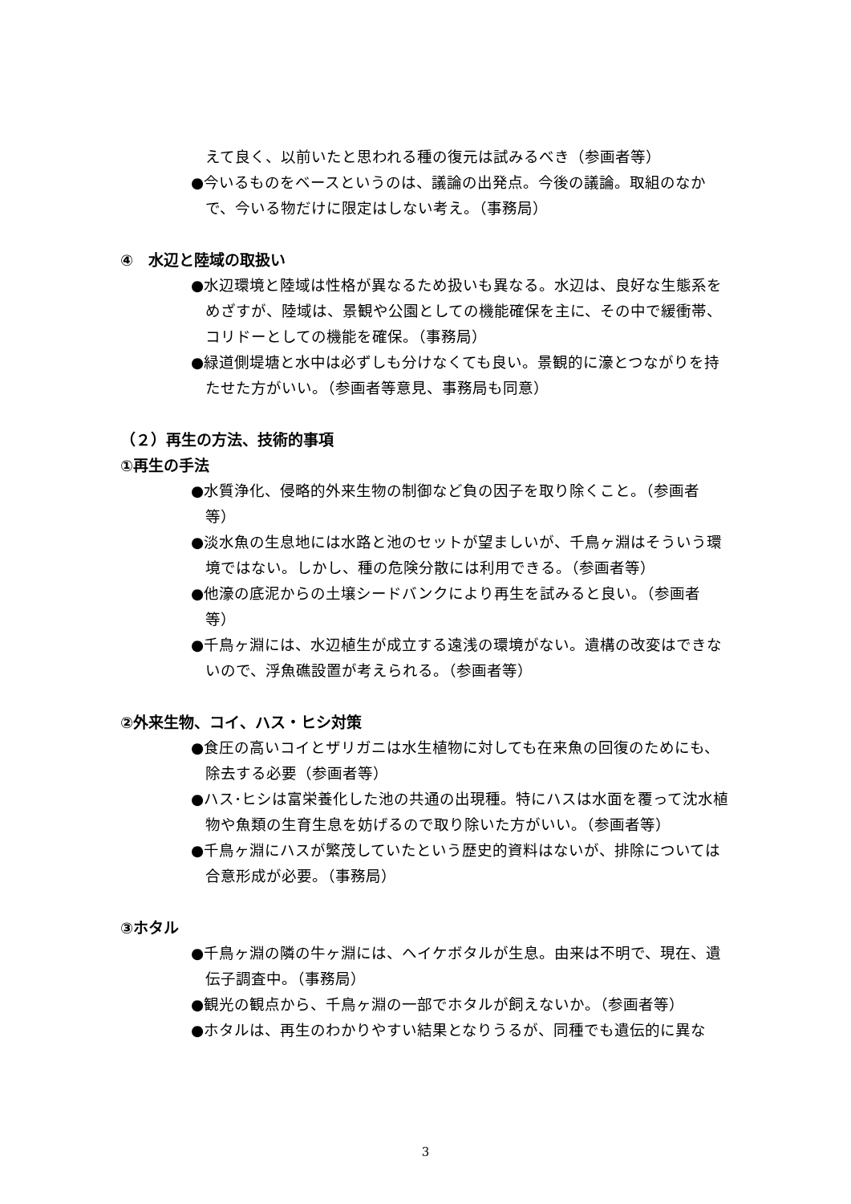えて良く、以前いたと思われる種の復元は試みるべき（参画者等）
●今いるものをベースというのは、議論の出発点。今後の議論。取組のなかで、今いる物だけに限定はしない考え。（事務局）
④　水辺と陸域の取扱い
●水辺環境と陸域は性格が異なるため扱いも異なる。水辺は、良好な生態系をめざすが、陸域は、景観や公園としての機能確保を主に、その中で緩衝帯、コリドーとしての機能を確保。（事務局）
●緑道側堤塘と水中は必ずしも分けなくても良い。景観的に濠とつながりを持たせた方がいい。（参画者等意見、事務局も同意）
（２）再生の方法、技術的事項
①再生の手法
●水質浄化、侵略的外来生物の制御など負の因子を取り除くこと。（参画者等）
●淡水魚の生息地には水路と池のセットが望ましいが、千鳥ヶ淵はそういう環境ではない。しかし、種の危険分散には利用できる。（参画者等）
●他濠の底泥からの土壌シードバンクにより再生を試みると良い。（参画者等）
●千鳥ヶ淵には、水辺植生が成立する遠浅の環境がない。遺構の改変はできないので、浮魚礁設置が考えられる。（参画者等）
②外来生物、コイ、ハス・ヒシ対策
●食圧の高いコイとザリガニは水生植物に対しても在来魚の回復のためにも、除去する必要（参画者等）
●ハス･ヒシは富栄養化した池の共通の出現種。特にハスは水面を覆って沈水植物や魚類の生育生息を妨げるので取り除いた方がいい。（参画者等）
●千鳥ヶ淵にハスが繁茂していたという歴史的資料はないが、排除については合意形成が必要。（事務局）
③ホタル
●千鳥ヶ淵の隣の牛ヶ淵には、ヘイケボタルが生息。由来は不明で、現在、遺伝子調査中。（事務局）
●観光の観点から、千鳥ヶ淵の一部でホタルが飼えないか。（参画者等）
●ホタルは、再生のわかりやすい結果となりうるが、同種でも遺伝的に異な
3